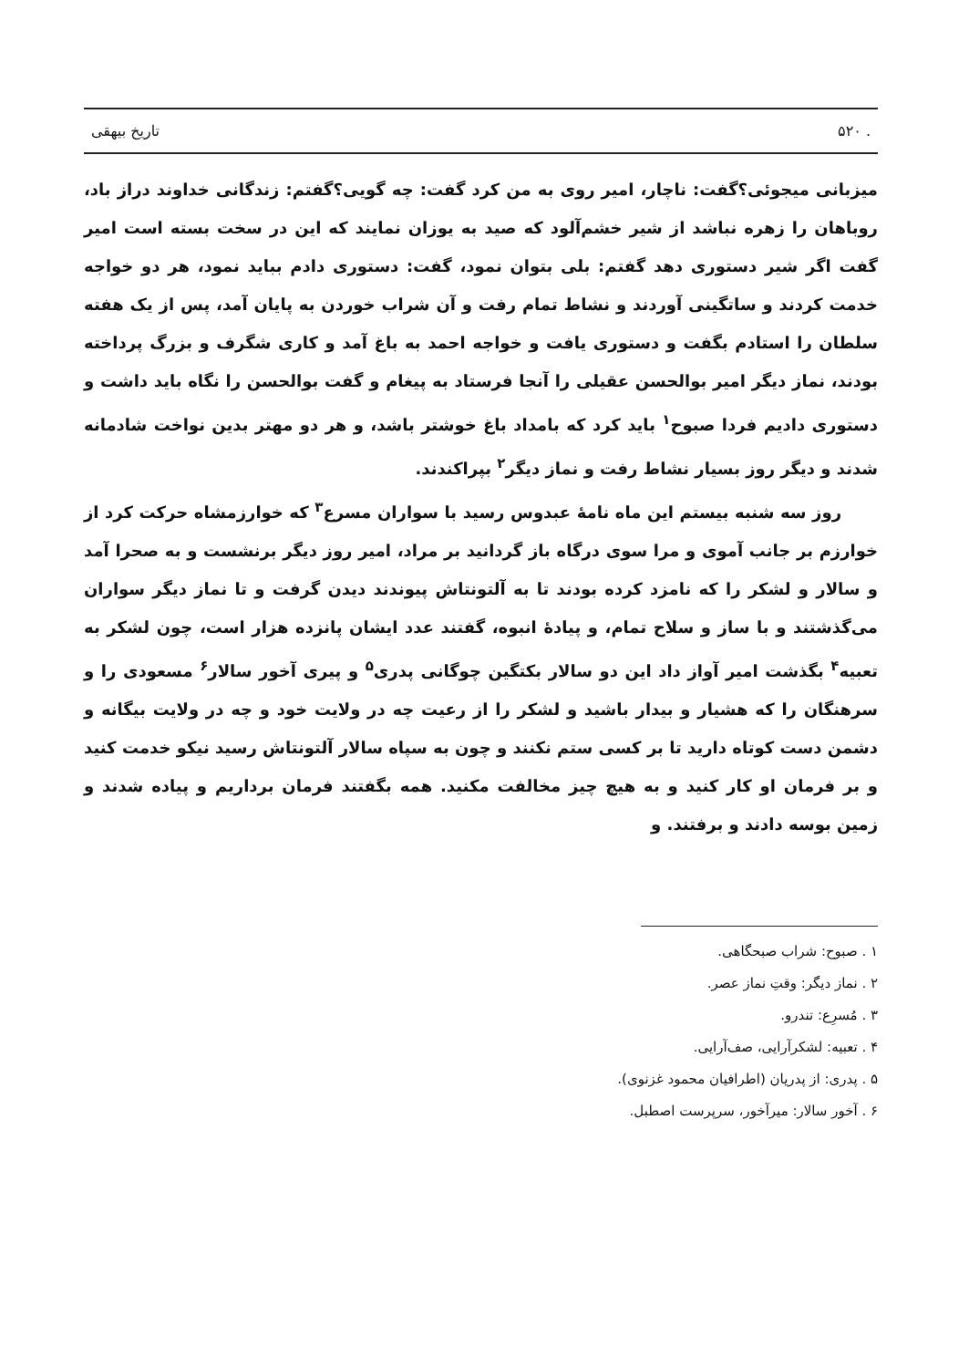. ۵۲۰ تاریخ بیهقی
میزبانی میجوئی؟گفت: ناچار، امیر روی به من کرد گفت: چه گویی؟گفتم: زندگانی خداوند دراز باد، روباهان را زهره نباشد از شیر خشم‌آلود که صید به یوزان نمایند که این در سخت بسته است امیر گفت اگر شیر دستوری دهد گفتم: بلی بتوان نمود، گفت: دستوری دادم بباید نمود، هر دو خواجه خدمت کردند و ساتگینی آوردند و نشاط تمام رفت و آن شراب خوردن به پایان آمد، پس از یک هفته سلطان را استادم بگفت و دستوری یافت و خواجه احمد به باغ آمد و کاری شگرف و بزرگ پرداخته بودند، نماز دیگر امیر بوالحسن عقیلی را آنجا فرستاد به پیغام و گفت بوالحسن را نگاه باید داشت و دستوری دادیم فردا صبوح<sup>۱</sup> باید کرد که بامداد باغ خوشتر باشد، و هر دو مهتر بدین نواخت شادمانه شدند و دیگر روز بسیار نشاط رفت و نماز دیگر<sup>۲</sup> بپراکندند.
روز سه شنبه بیستم این ماه نامهٔ عبدوس رسید با سواران مسرع<sup>۳</sup> که خوارزمشاه حرکت کرد از خوارزم بر جانب آموی و مرا سوی درگاه باز گردانید بر مراد، امیر روز دیگر برنشست و به صحرا آمد و سالار و لشکر را که نامزد کرده بودند تا به آلتونتاش پیوندند دیدن گرفت و تا نماز دیگر سواران می‌گذشتند و با ساز و سلاح تمام، و پیادهٔ انبوه، گفتند عدد ایشان پانزده هزار است، چون لشکر به تعبیه<sup>۴</sup> بگذشت امیر آواز داد این دو سالار بکتگین چوگانی پدری<sup>۵</sup> و پیری آخور سالار<sup>۶</sup> مسعودی را و سرهنگان را که هشیار و بیدار باشید و لشکر را از رعیت چه در ولایت خود و چه در ولایت بیگانه و دشمن دست کوتاه دارید تا بر کسی ستم نکنند و چون به سپاه سالار آلتونتاش رسید نیکو خدمت کنید و بر فرمان او کار کنید و به هیچ چیز مخالفت مکنید. همه بگفتند فرمان برداریم و پیاده شدند و زمین بوسه دادند و برفتند. و
۱ . صبوح: شراب صبحگاهی.
۲ . نماز دیگر: وقتِ نماز عصر.
۳ . مُسرِع: تندرو.
۴ . تعبیه: لشکرآرایی، صف‌آرایی.
۵ . پدری: از پدریان (اطرافیان محمود غزنوی).
۶ . آخور سالار: میرآخور، سرپرست اصطبل.